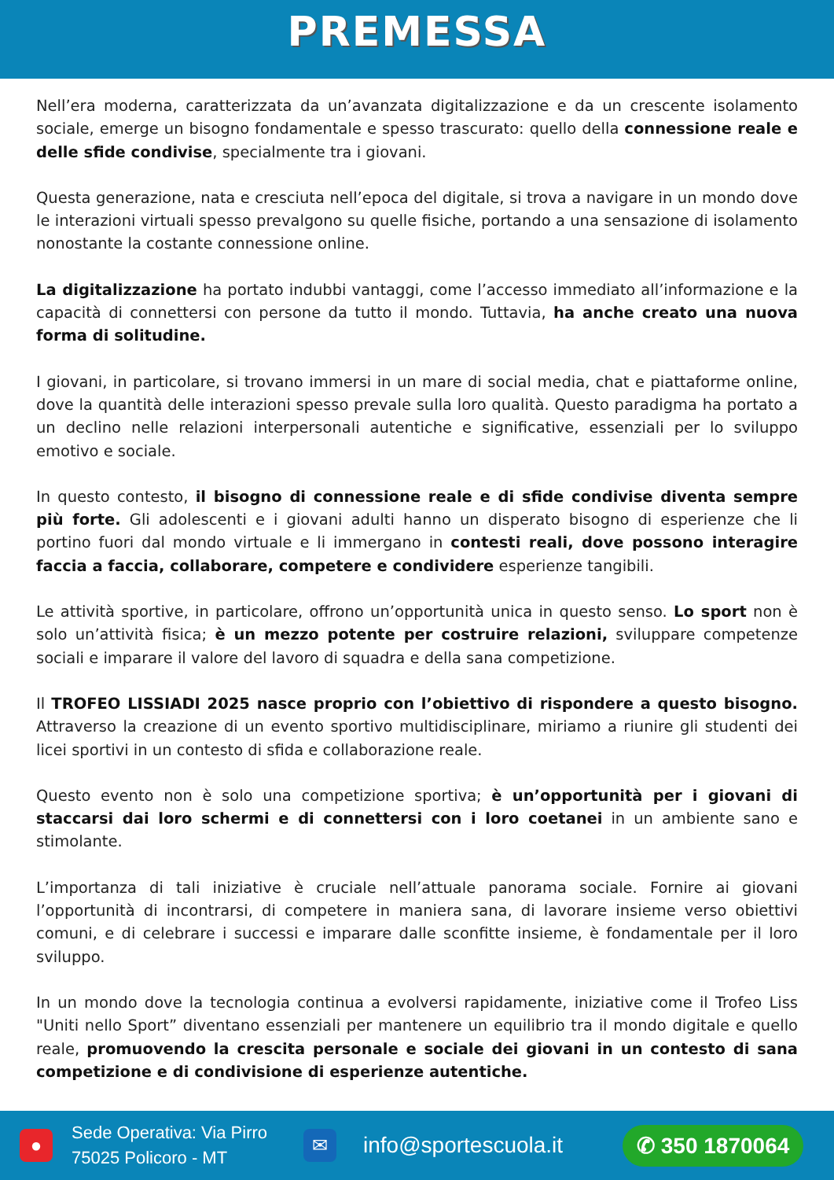PREMESSA
Nell’era moderna, caratterizzata da un’avanzata digitalizzazione e da un crescente isolamento sociale, emerge un bisogno fondamentale e spesso trascurato: quello della connessione reale e delle sfide condivise, specialmente tra i giovani.
Questa generazione, nata e cresciuta nell’epoca del digitale, si trova a navigare in un mondo dove le interazioni virtuali spesso prevalgono su quelle fisiche, portando a una sensazione di isolamento nonostante la costante connessione online.
La digitalizzazione ha portato indubbi vantaggi, come l’accesso immediato all’informazione e la capacità di connettersi con persone da tutto il mondo. Tuttavia, ha anche creato una nuova forma di solitudine.
I giovani, in particolare, si trovano immersi in un mare di social media, chat e piattaforme online, dove la quantità delle interazioni spesso prevale sulla loro qualità. Questo paradigma ha portato a un declino nelle relazioni interpersonali autentiche e significative, essenziali per lo sviluppo emotivo e sociale.
In questo contesto, il bisogno di connessione reale e di sfide condivise diventa sempre più forte. Gli adolescenti e i giovani adulti hanno un disperato bisogno di esperienze che li portino fuori dal mondo virtuale e li immergano in contesti reali, dove possono interagire faccia a faccia, collaborare, competere e condividere esperienze tangibili.
Le attività sportive, in particolare, offrono un’opportunità unica in questo senso. Lo sport non è solo un’attività fisica; è un mezzo potente per costruire relazioni, sviluppare competenze sociali e imparare il valore del lavoro di squadra e della sana competizione.
Il TROFEO LISSIADI 2025 nasce proprio con l’obiettivo di rispondere a questo bisogno. Attraverso la creazione di un evento sportivo multidisciplinare, miriamo a riunire gli studenti dei licei sportivi in un contesto di sfida e collaborazione reale.
Questo evento non è solo una competizione sportiva; è un’opportunità per i giovani di staccarsi dai loro schermi e di connettersi con i loro coetanei in un ambiente sano e stimolante.
L’importanza di tali iniziative è cruciale nell’attuale panorama sociale. Fornire ai giovani l’opportunità di incontrarsi, di competere in maniera sana, di lavorare insieme verso obiettivi comuni, e di celebrare i successi e imparare dalle sconfitte insieme, è fondamentale per il loro sviluppo.
In un mondo dove la tecnologia continua a evolversi rapidamente, iniziative come il Trofeo Liss "Uniti nello Sport” diventano essenziali per mantenere un equilibrio tra il mondo digitale e quello reale, promuovendo la crescita personale e sociale dei giovani in un contesto di sana competizione e di condivisione di esperienze autentiche.
●
Sede Operativa: Via Pirro
75025 Policoro - MT
✉
info@sportescuola.it
✆ 350 1870064